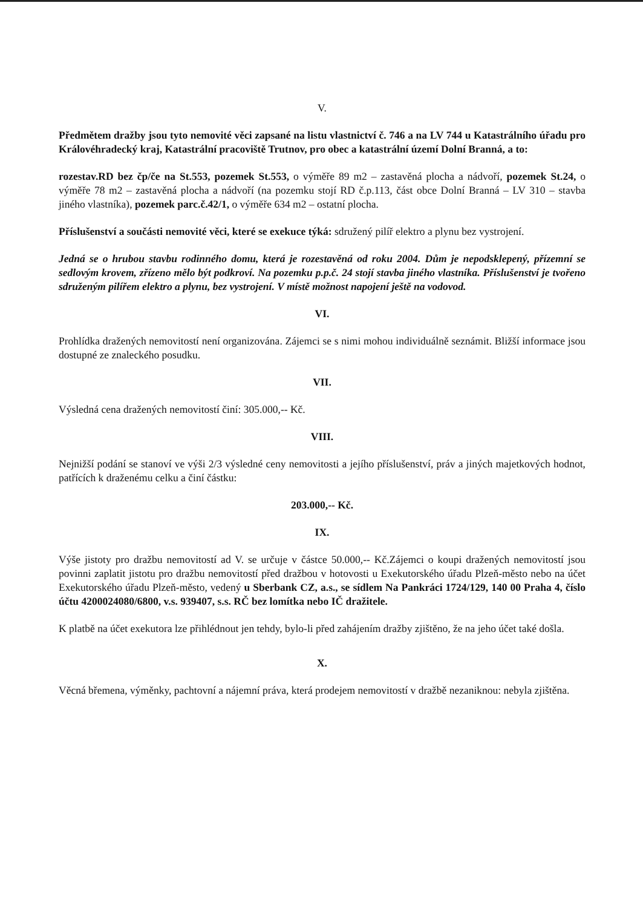V.
Předmětem dražby jsou tyto nemovité věci zapsané na listu vlastnictví č. 746 a na LV 744 u Katastrálního úřadu pro Královéhradecký kraj, Katastrální pracoviště Trutnov, pro obec a katastrální území Dolní Branná, a to:
rozestav.RD bez čp/če na St.553, pozemek St.553, o výměře 89 m2 – zastavěná plocha a nádvoří, pozemek St.24, o výměře 78 m2 – zastavěná plocha a nádvoří (na pozemku stojí RD č.p.113, část obce Dolní Branná – LV 310 – stavba jiného vlastníka), pozemek parc.č.42/1, o výměře 634 m2 – ostatní plocha.
Příslušenství a součásti nemovité věci, které se exekuce týká: sdružený pilíř elektro a plynu bez vystrojení.
Jedná se o hrubou stavbu rodinného domu, která je rozestavěná od roku 2004. Dům je nepodsklepený, přízemní se sedlovým krovem, zřízeno mělo být podkroví. Na pozemku p.p.č. 24 stojí stavba jiného vlastníka. Příslušenství je tvořeno sdruženým pilířem elektro a plynu, bez vystrojení. V místě možnost napojení ještě na vodovod.
VI.
Prohlídka dražených nemovitostí není organizována. Zájemci se s nimi mohou individuálně seznámit. Bližší informace jsou dostupné ze znaleckého posudku.
VII.
Výsledná cena dražených nemovitostí činí: 305.000,-- Kč.
VIII.
Nejnižší podání se stanoví ve výši 2/3 výsledné ceny nemovitosti a jejího příslušenství, práv a jiných majetkových hodnot, patřících k draženému celku a činí částku:
203.000,-- Kč.
IX.
Výše jistoty pro dražbu nemovitostí ad V. se určuje v částce 50.000,-- Kč.Zájemci o koupi dražených nemovitostí jsou povinni zaplatit jistotu pro dražbu nemovitostí před dražbou v hotovosti u Exekutorského úřadu Plzeň-město nebo na účet Exekutorského úřadu Plzeň-město, vedený u Sberbank CZ, a.s., se sídlem Na Pankráci 1724/129, 140 00 Praha 4, číslo účtu 4200024080/6800, v.s. 939407, s.s. RČ bez lomítka nebo IČ dražitele.
K platbě na účet exekutora lze přihlédnout jen tehdy, bylo-li před zahájením dražby zjištěno, že na jeho účet také došla.
X.
Věcná břemena, výměnky, pachtovní a nájemní práva, která prodejem nemovitostí v dražbě nezaniknou: nebyla zjištěna.